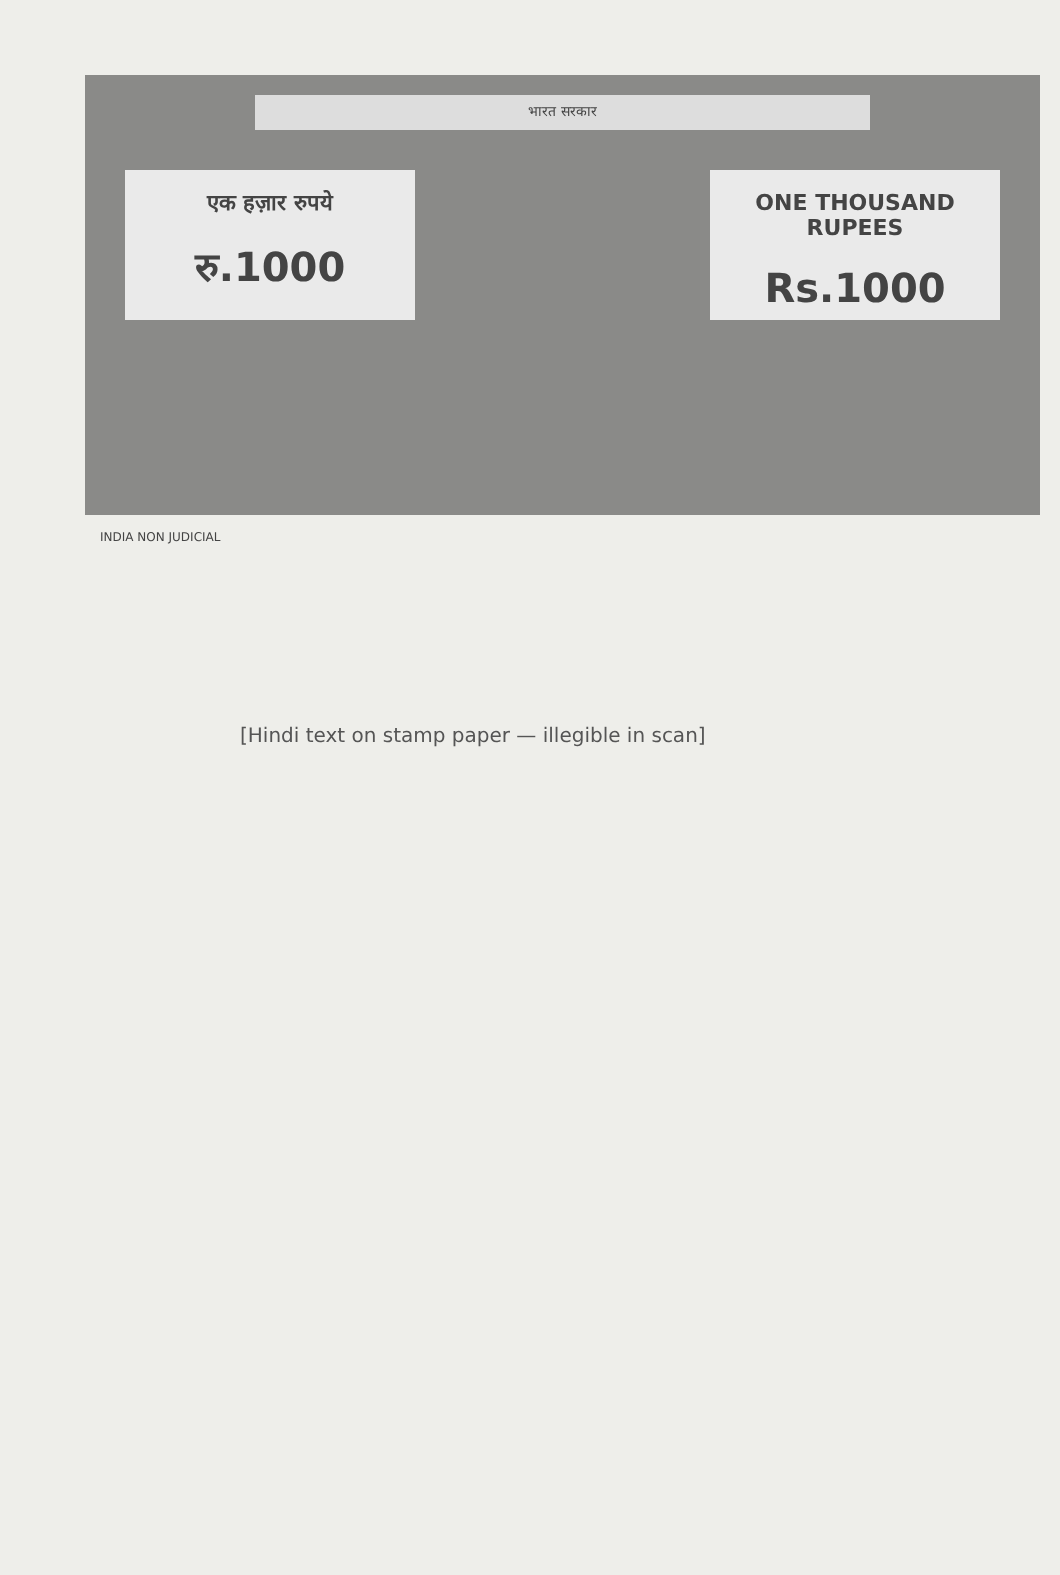भारत सरकार
एक हज़ार रुपये
रु.1000
ONE THOUSAND RUPEES
Rs.1000
INDIA NON JUDICIAL
[Hindi text on stamp paper — illegible in scan]